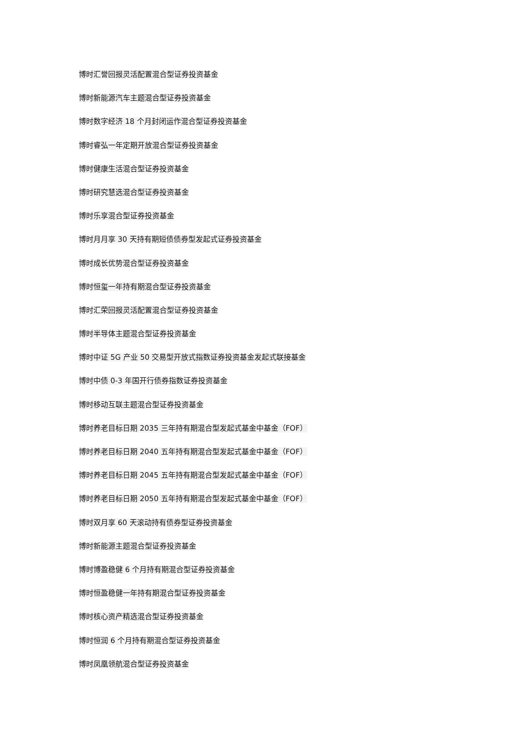博时汇誉回报灵活配置混合型证券投资基金
博时新能源汽车主题混合型证券投资基金
博时数字经济 18 个月封闭运作混合型证券投资基金
博时睿弘一年定期开放混合型证券投资基金
博时健康生活混合型证券投资基金
博时研究慧选混合型证券投资基金
博时乐享混合型证券投资基金
博时月月享 30 天持有期短债债券型发起式证券投资基金
博时成长优势混合型证券投资基金
博时恒玺一年持有期混合型证券投资基金
博时汇荣回报灵活配置混合型证券投资基金
博时半导体主题混合型证券投资基金
博时中证 5G 产业 50 交易型开放式指数证券投资基金发起式联接基金
博时中债 0-3 年国开行债券指数证券投资基金
博时移动互联主题混合型证券投资基金
博时养老目标日期 2035 三年持有期混合型发起式基金中基金（FOF）
博时养老目标日期 2040 五年持有期混合型发起式基金中基金（FOF）
博时养老目标日期 2045 五年持有期混合型发起式基金中基金（FOF）
博时养老目标日期 2050 五年持有期混合型发起式基金中基金（FOF）
博时双月享 60 天滚动持有债券型证券投资基金
博时新能源主题混合型证券投资基金
博时博盈稳健 6 个月持有期混合型证券投资基金
博时恒盈稳健一年持有期混合型证券投资基金
博时核心资产精选混合型证券投资基金
博时恒润 6 个月持有期混合型证券投资基金
博时凤凰领航混合型证券投资基金